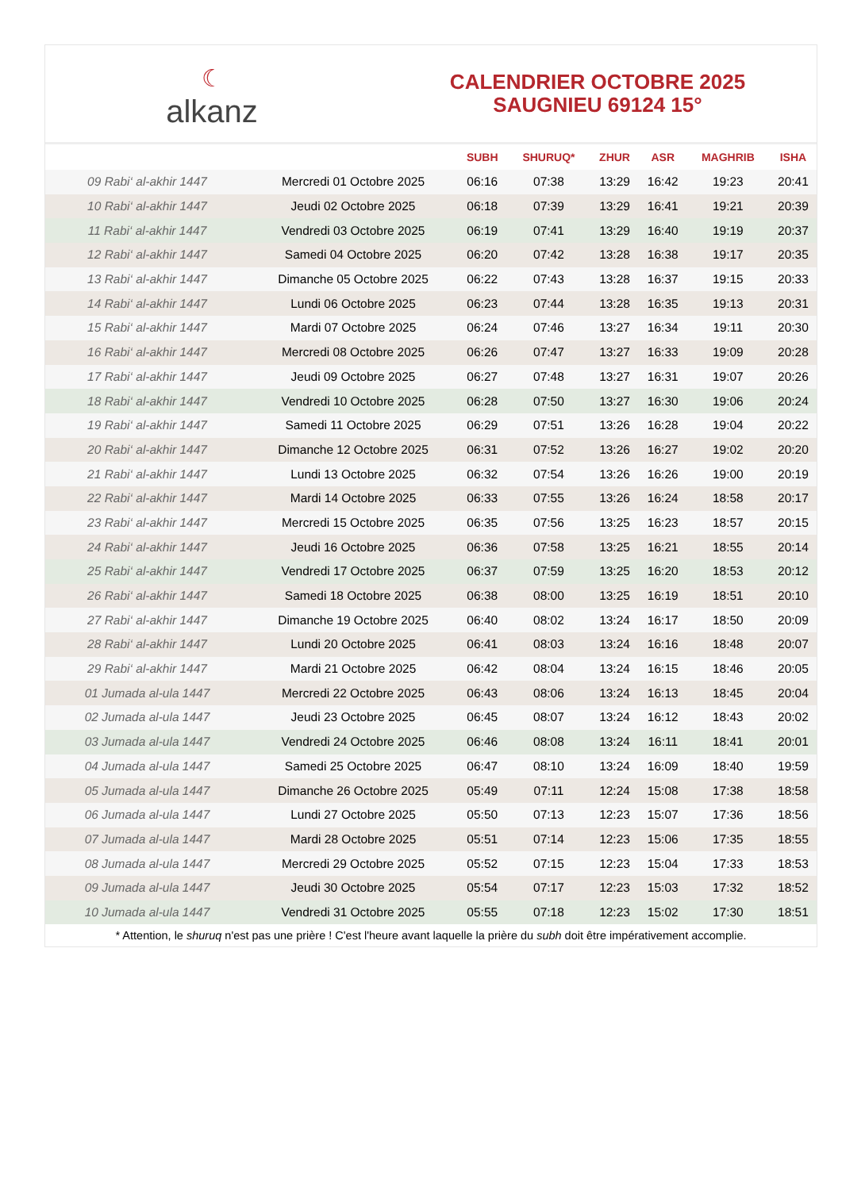☾
alkanz
CALENDRIER OCTOBRE 2025
SAUGNIEU 69124 15°
| | | SUBH | SHURUQ* | ZHUR | ASR | MAGHRIB | ISHA |
| --- | --- | --- | --- | --- | --- | --- | --- |
| 09 Rabi‘ al-akhir 1447 | Mercredi 01 Octobre 2025 | 06:16 | 07:38 | 13:29 | 16:42 | 19:23 | 20:41 |
| 10 Rabi‘ al-akhir 1447 | Jeudi 02 Octobre 2025 | 06:18 | 07:39 | 13:29 | 16:41 | 19:21 | 20:39 |
| 11 Rabi‘ al-akhir 1447 | Vendredi 03 Octobre 2025 | 06:19 | 07:41 | 13:29 | 16:40 | 19:19 | 20:37 |
| 12 Rabi‘ al-akhir 1447 | Samedi 04 Octobre 2025 | 06:20 | 07:42 | 13:28 | 16:38 | 19:17 | 20:35 |
| 13 Rabi‘ al-akhir 1447 | Dimanche 05 Octobre 2025 | 06:22 | 07:43 | 13:28 | 16:37 | 19:15 | 20:33 |
| 14 Rabi‘ al-akhir 1447 | Lundi 06 Octobre 2025 | 06:23 | 07:44 | 13:28 | 16:35 | 19:13 | 20:31 |
| 15 Rabi‘ al-akhir 1447 | Mardi 07 Octobre 2025 | 06:24 | 07:46 | 13:27 | 16:34 | 19:11 | 20:30 |
| 16 Rabi‘ al-akhir 1447 | Mercredi 08 Octobre 2025 | 06:26 | 07:47 | 13:27 | 16:33 | 19:09 | 20:28 |
| 17 Rabi‘ al-akhir 1447 | Jeudi 09 Octobre 2025 | 06:27 | 07:48 | 13:27 | 16:31 | 19:07 | 20:26 |
| 18 Rabi‘ al-akhir 1447 | Vendredi 10 Octobre 2025 | 06:28 | 07:50 | 13:27 | 16:30 | 19:06 | 20:24 |
| 19 Rabi‘ al-akhir 1447 | Samedi 11 Octobre 2025 | 06:29 | 07:51 | 13:26 | 16:28 | 19:04 | 20:22 |
| 20 Rabi‘ al-akhir 1447 | Dimanche 12 Octobre 2025 | 06:31 | 07:52 | 13:26 | 16:27 | 19:02 | 20:20 |
| 21 Rabi‘ al-akhir 1447 | Lundi 13 Octobre 2025 | 06:32 | 07:54 | 13:26 | 16:26 | 19:00 | 20:19 |
| 22 Rabi‘ al-akhir 1447 | Mardi 14 Octobre 2025 | 06:33 | 07:55 | 13:26 | 16:24 | 18:58 | 20:17 |
| 23 Rabi‘ al-akhir 1447 | Mercredi 15 Octobre 2025 | 06:35 | 07:56 | 13:25 | 16:23 | 18:57 | 20:15 |
| 24 Rabi‘ al-akhir 1447 | Jeudi 16 Octobre 2025 | 06:36 | 07:58 | 13:25 | 16:21 | 18:55 | 20:14 |
| 25 Rabi‘ al-akhir 1447 | Vendredi 17 Octobre 2025 | 06:37 | 07:59 | 13:25 | 16:20 | 18:53 | 20:12 |
| 26 Rabi‘ al-akhir 1447 | Samedi 18 Octobre 2025 | 06:38 | 08:00 | 13:25 | 16:19 | 18:51 | 20:10 |
| 27 Rabi‘ al-akhir 1447 | Dimanche 19 Octobre 2025 | 06:40 | 08:02 | 13:24 | 16:17 | 18:50 | 20:09 |
| 28 Rabi‘ al-akhir 1447 | Lundi 20 Octobre 2025 | 06:41 | 08:03 | 13:24 | 16:16 | 18:48 | 20:07 |
| 29 Rabi‘ al-akhir 1447 | Mardi 21 Octobre 2025 | 06:42 | 08:04 | 13:24 | 16:15 | 18:46 | 20:05 |
| 01 Jumada al-ula 1447 | Mercredi 22 Octobre 2025 | 06:43 | 08:06 | 13:24 | 16:13 | 18:45 | 20:04 |
| 02 Jumada al-ula 1447 | Jeudi 23 Octobre 2025 | 06:45 | 08:07 | 13:24 | 16:12 | 18:43 | 20:02 |
| 03 Jumada al-ula 1447 | Vendredi 24 Octobre 2025 | 06:46 | 08:08 | 13:24 | 16:11 | 18:41 | 20:01 |
| 04 Jumada al-ula 1447 | Samedi 25 Octobre 2025 | 06:47 | 08:10 | 13:24 | 16:09 | 18:40 | 19:59 |
| 05 Jumada al-ula 1447 | Dimanche 26 Octobre 2025 | 05:49 | 07:11 | 12:24 | 15:08 | 17:38 | 18:58 |
| 06 Jumada al-ula 1447 | Lundi 27 Octobre 2025 | 05:50 | 07:13 | 12:23 | 15:07 | 17:36 | 18:56 |
| 07 Jumada al-ula 1447 | Mardi 28 Octobre 2025 | 05:51 | 07:14 | 12:23 | 15:06 | 17:35 | 18:55 |
| 08 Jumada al-ula 1447 | Mercredi 29 Octobre 2025 | 05:52 | 07:15 | 12:23 | 15:04 | 17:33 | 18:53 |
| 09 Jumada al-ula 1447 | Jeudi 30 Octobre 2025 | 05:54 | 07:17 | 12:23 | 15:03 | 17:32 | 18:52 |
| 10 Jumada al-ula 1447 | Vendredi 31 Octobre 2025 | 05:55 | 07:18 | 12:23 | 15:02 | 17:30 | 18:51 |
* Attention, le shuruq n'est pas une prière ! C'est l'heure avant laquelle la prière du subh doit être impérativement accomplie.